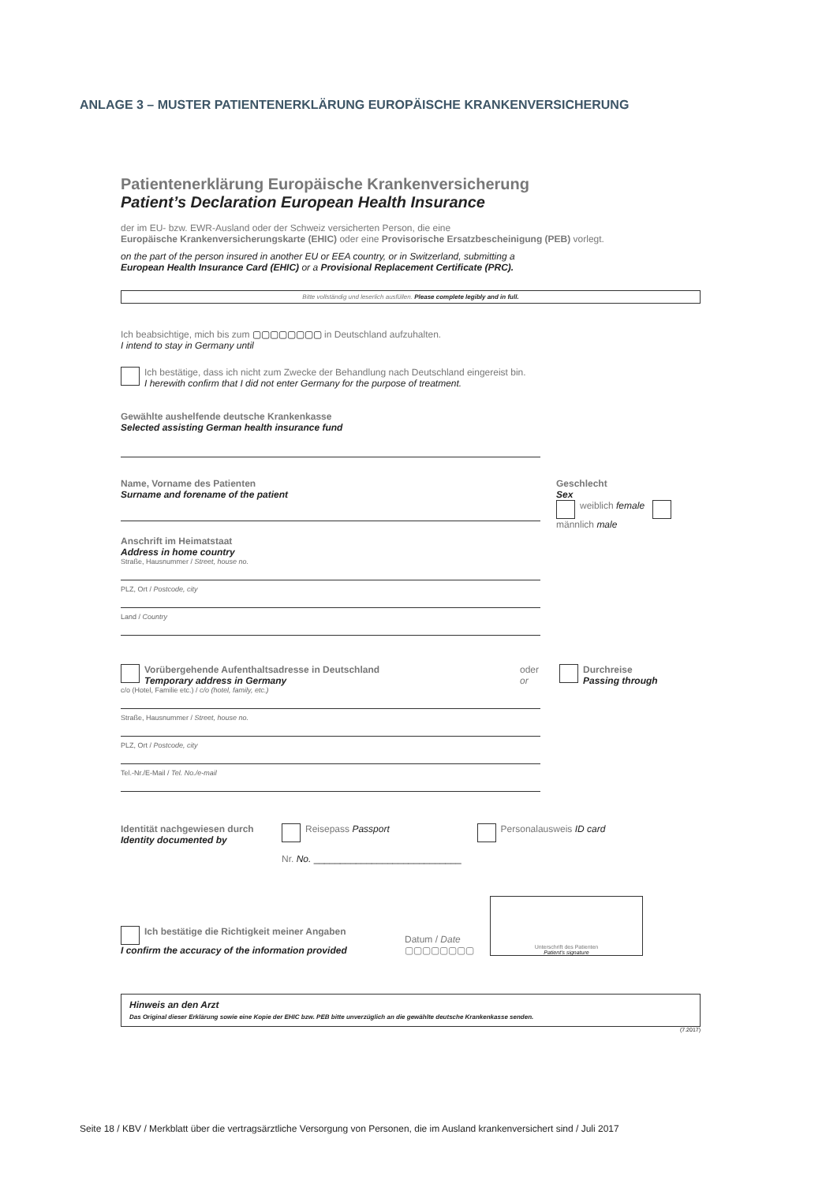ANLAGE 3 – MUSTER PATIENTENERKLÄRUNG EUROPÄISCHE KRANKENVERSICHERUNG
Patientenerklärung Europäische Krankenversicherung
Patient’s Declaration European Health Insurance
der im EU- bzw. EWR-Ausland oder der Schweiz versicherten Person, die eine
Europäische Krankenversicherungskarte (EHIC) oder eine Provisorische Ersatzbescheinigung (PEB) vorlegt.
on the part of the person insured in another EU or EEA country, or in Switzerland, submitting a
European Health Insurance Card (EHIC) or a Provisional Replacement Certificate (PRC).
Bitte vollständig und leserlich ausfüllen. Please complete legibly and in full.
Ich beabsichtige, mich bis zum ▢▢▢▢▢▢▢▢ in Deutschland aufzuhalten.
I intend to stay in Germany until
Ich bestätige, dass ich nicht zum Zwecke der Behandlung nach Deutschland eingereist bin.
I herewith confirm that I did not enter Germany for the purpose of treatment.
Gewählte aushelfende deutsche Krankenkasse
Selected assisting German health insurance fund
Name, Vorname des Patienten
Surname and forename of the patient
Anschrift im Heimatstaat
Address in home country
Straße, Hausnummer / Street, house no.
PLZ, Ort / Postcode, city
Land / Country
Geschlecht
Sex
weiblich female männlich male
Vorübergehende Aufenthaltsadresse in Deutschland
Temporary address in Germany
oder
or
Durchreise
Passing through
c/o (Hotel, Familie etc.) / c/o (hotel, family, etc.)
Straße, Hausnummer / Street, house no.
PLZ, Ort / Postcode, city
Tel.-Nr./E-Mail / Tel. No./e-mail
Identität nachgewiesen durch
Identity documented by
Reisepass Passport
Nr. No. ____________________________
Personalausweis ID card
Ich bestätige die Richtigkeit meiner Angaben
I confirm the accuracy of the information provided
Datum / Date
▢▢▢▢▢▢▢▢
Unterschrift des Patienten
Patient's signature
Hinweis an den Arzt
Das Original dieser Erklärung sowie eine Kopie der EHIC bzw. PEB bitte unverzüglich an die gewählte deutsche Krankenkasse senden.
(7.2017)
Seite 18 / KBV / Merkblatt über die vertragsärztliche Versorgung von Personen, die im Ausland krankenversichert sind / Juli 2017